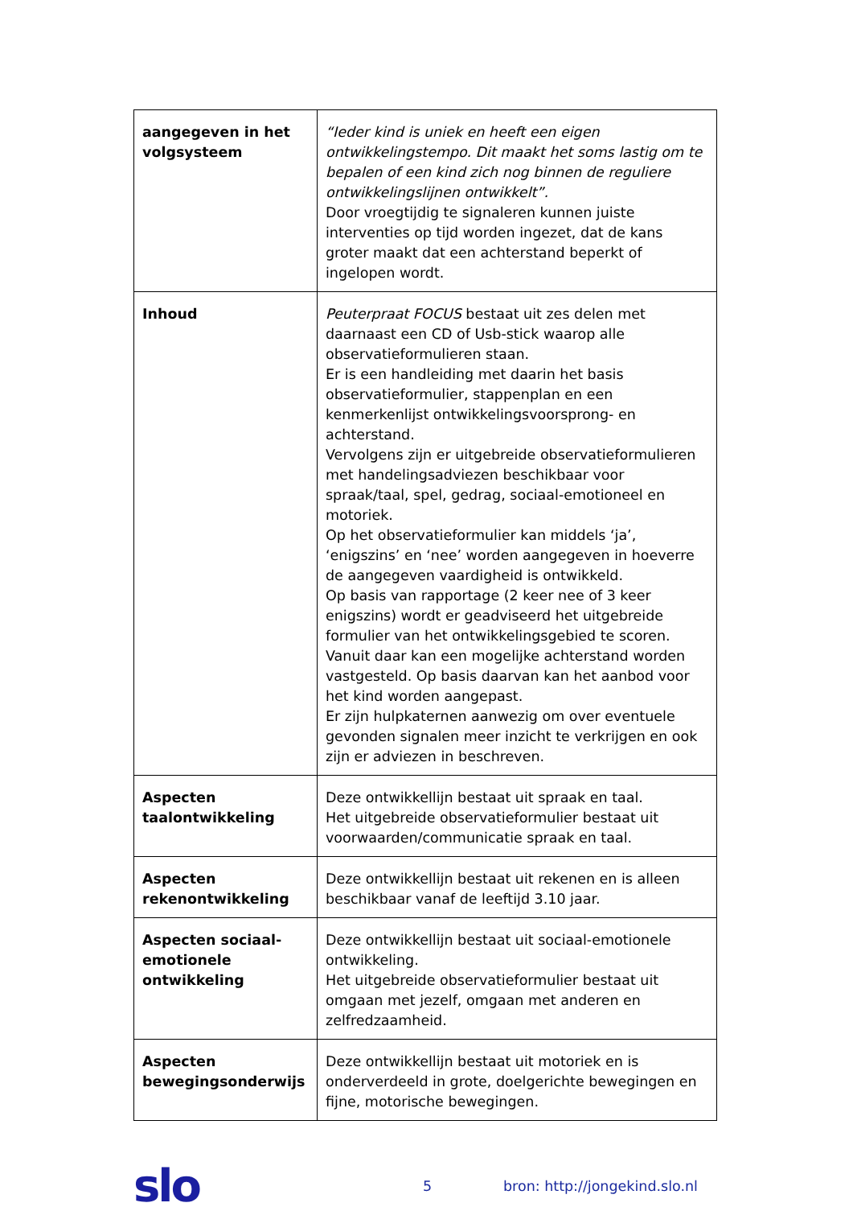| aangegeven in het volgsysteem | “Ieder kind is uniek en heeft een eigen ontwikkelingstempo. Dit maakt het soms lastig om te bepalen of een kind zich nog binnen de reguliere ontwikkelingslijnen ontwikkelt”. Door vroegtijdig te signaleren kunnen juiste interventies op tijd worden ingezet, dat de kans groter maakt dat een achterstand beperkt of ingelopen wordt. |
| Inhoud | Peuterpraat FOCUS bestaat uit zes delen met daarnaast een CD of Usb-stick waarop alle observatieformulieren staan. Er is een handleiding met daarin het basis observatieformulier, stappenplan en een kenmerkenlijst ontwikkelingsvoorsprong- en achterstand. Vervolgens zijn er uitgebreide observatieformulieren met handelingsadviezen beschikbaar voor spraak/taal, spel, gedrag, sociaal-emotioneel en motoriek. Op het observatieformulier kan middels ‘ja’, ‘enigszins’ en ‘nee’ worden aangegeven in hoeverre de aangegeven vaardigheid is ontwikkeld. Op basis van rapportage (2 keer nee of 3 keer enigszins) wordt er geadviseerd het uitgebreide formulier van het ontwikkelingsgebied te scoren. Vanuit daar kan een mogelijke achterstand worden vastgesteld. Op basis daarvan kan het aanbod voor het kind worden aangepast. Er zijn hulpkaternen aanwezig om over eventuele gevonden signalen meer inzicht te verkrijgen en ook zijn er adviezen in beschreven. |
| Aspecten taalontwikkeling | Deze ontwikkellijn bestaat uit spraak en taal. Het uitgebreide observatieformulier bestaat uit voorwaarden/communicatie spraak en taal. |
| Aspecten rekenontwikkeling | Deze ontwikkellijn bestaat uit rekenen en is alleen beschikbaar vanaf de leeftijd 3.10 jaar. |
| Aspecten sociaal-emotionele ontwikkeling | Deze ontwikkellijn bestaat uit sociaal-emotionele ontwikkeling. Het uitgebreide observatieformulier bestaat uit omgaan met jezelf, omgaan met anderen en zelfredzaamheid. |
| Aspecten bewegingsonderwijs | Deze ontwikkellijn bestaat uit motoriek en is onderverdeeld in grote, doelgerichte bewegingen en fijne, motorische bewegingen. |
slo
5 bron: http://jongekind.slo.nl